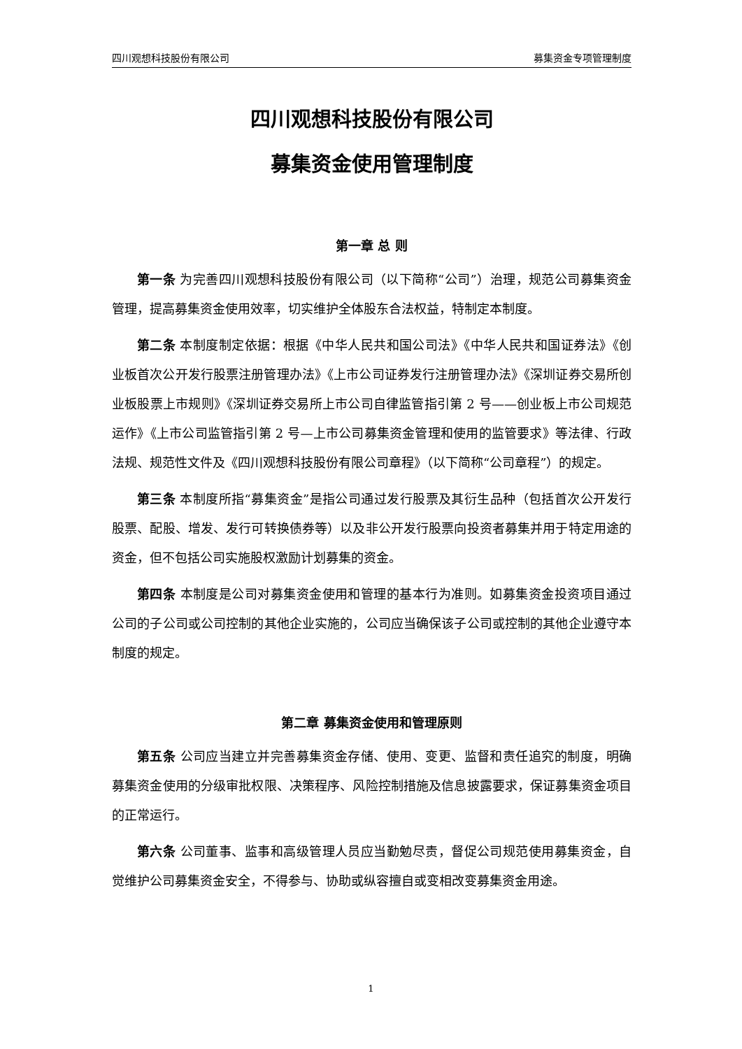四川观想科技股份有限公司 募集资金专项管理制度
四川观想科技股份有限公司
募集资金使用管理制度
第一章 总 则
第一条 为完善四川观想科技股份有限公司（以下简称“公司”）治理，规范公司募集资金管理，提高募集资金使用效率，切实维护全体股东合法权益，特制定本制度。
第二条 本制度制定依据：根据《中华人民共和国公司法》《中华人民共和国证券法》《创业板首次公开发行股票注册管理办法》《上市公司证券发行注册管理办法》《深圳证券交易所创业板股票上市规则》《深圳证券交易所上市公司自律监管指引第 2 号——创业板上市公司规范运作》《上市公司监管指引第 2 号—上市公司募集资金管理和使用的监管要求》等法律、行政法规、规范性文件及《四川观想科技股份有限公司章程》（以下简称“公司章程”）的规定。
第三条 本制度所指“募集资金”是指公司通过发行股票及其衍生品种（包括首次公开发行股票、配股、增发、发行可转换债券等）以及非公开发行股票向投资者募集并用于特定用途的资金，但不包括公司实施股权激励计划募集的资金。
第四条 本制度是公司对募集资金使用和管理的基本行为准则。如募集资金投资项目通过公司的子公司或公司控制的其他企业实施的，公司应当确保该子公司或控制的其他企业遵守本制度的规定。
第二章 募集资金使用和管理原则
第五条 公司应当建立并完善募集资金存储、使用、变更、监督和责任追究的制度，明确募集资金使用的分级审批权限、决策程序、风险控制措施及信息披露要求，保证募集资金项目的正常运行。
第六条 公司董事、监事和高级管理人员应当勤勉尽责，督促公司规范使用募集资金，自觉维护公司募集资金安全，不得参与、协助或纵容擅自或变相改变募集资金用途。
1